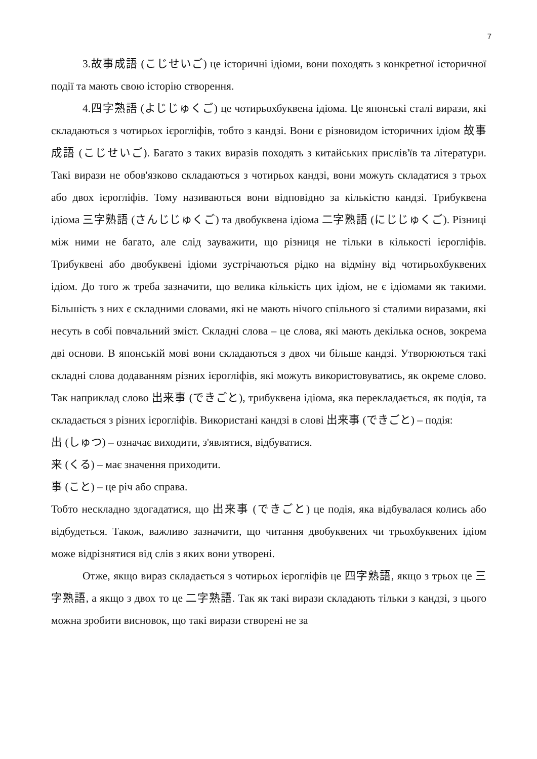7
3.故事成語 (こじせいご) це історичні ідіоми, вони походять з конкретної історичної події та мають свою історію створення.
4.四字熟語 (よじじゅくご) це чотирьохбуквена ідіома. Це японські сталі вирази, які складаються з чотирьох ієрогліфів, тобто з кандзі. Вони є різновидом історичних ідіом 故事成語 (こじせいご). Багато з таких виразів походять з китайських прислів'їв та літератури. Такі вирази не обов'язково складаються з чотирьох кандзі, вони можуть складатися з трьох або двох ієрогліфів. Тому називаються вони відповідно за кількістю кандзі. Трибуквена ідіома 三字熟語 (さんじじゅくご) та двобуквена ідіома 二字熟語 (にじじゅくご). Різниці між ними не багато, але слід зауважити, що різниця не тільки в кількості ієрогліфів. Трибуквені або двобуквені ідіоми зустрічаються рідко на відміну від чотирьохбуквених ідіом. До того ж треба зазначити, що велика кількість цих ідіом, не є ідіомами як такими. Більшість з них є складними словами, які не мають нічого спільного зі сталими виразами, які несуть в собі повчальний зміст. Складні слова – це слова, які мають декілька основ, зокрема дві основи. В японській мові вони складаються з двох чи більше кандзі. Утворюються такі складні слова додаванням різних ієрогліфів, які можуть використовуватись, як окреме слово. Так наприклад слово 出来事 (できごと), трибуквена ідіома, яка перекладається, як подія, та складається з різних ієрогліфів. Використані кандзі в слові 出来事 (できごと) – подія:
出 (しゅつ) – означає виходити, з'являтися, відбуватися.
来 (くる) – має значення приходити.
事 (こと) – це річ або справа.
Тобто нескладно здогадатися, що 出来事 (できごと) це подія, яка відбувалася колись або відбудеться. Також, важливо зазначити, що читання двобуквених чи трьохбуквених ідіом може відрізнятися від слів з яких вони утворені.
Отже, якщо вираз складається з чотирьох ієрогліфів це 四字熟語, якщо з трьох це 三字熟語, а якщо з двох то це 二字熟語. Так як такі вирази складають тільки з кандзі, з цього можна зробити висновок, що такі вирази створені не за